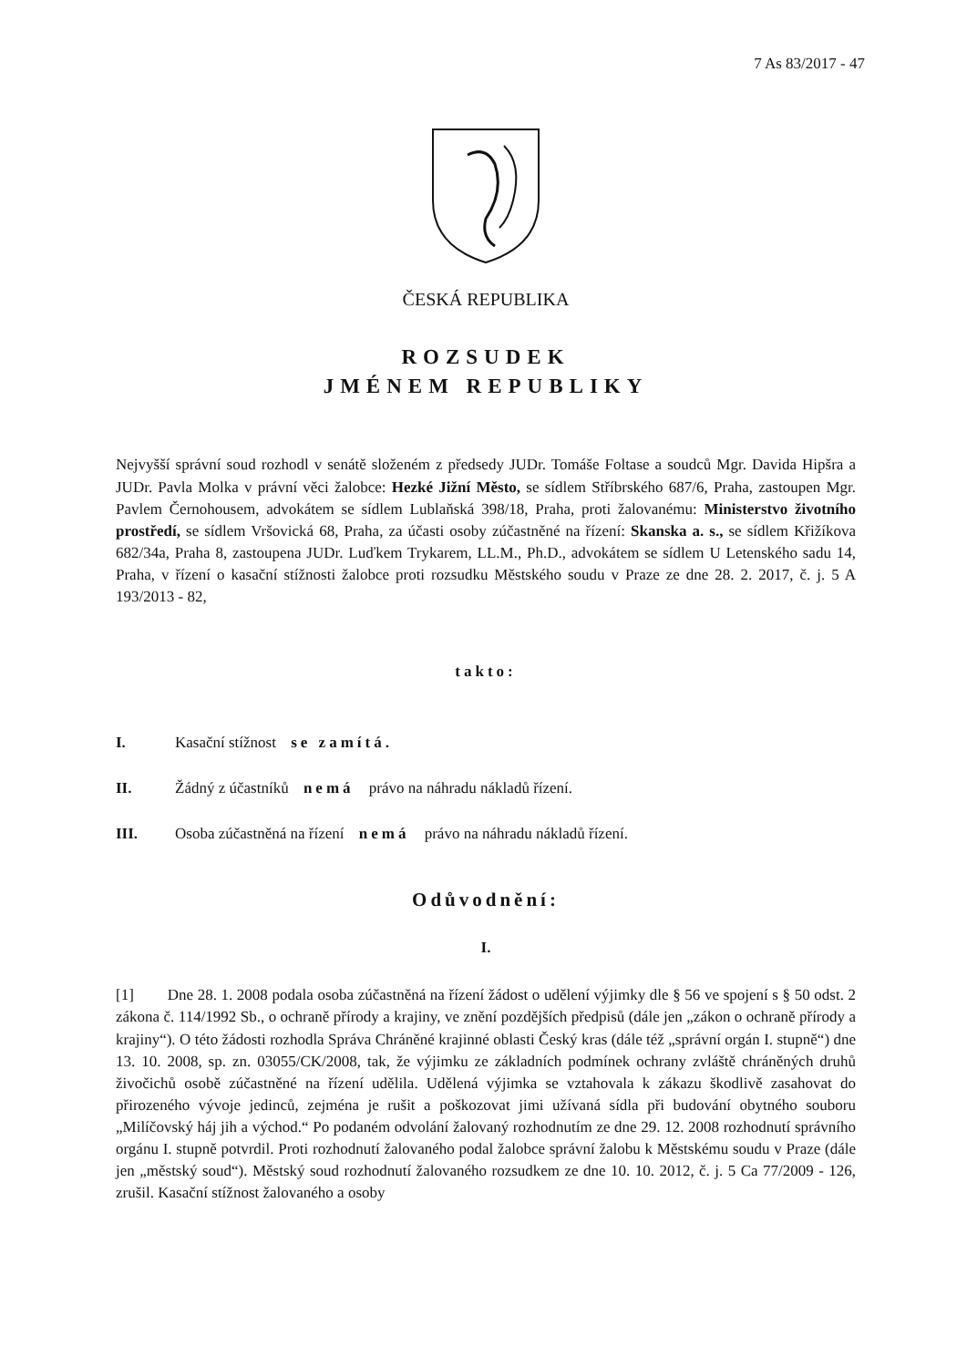7 As 83/2017 - 47
ČESKÁ REPUBLIKA
ROZSUDEK
JMÉNEM REPUBLIKY
Nejvyšší správní soud rozhodl v senátě složeném z předsedy JUDr. Tomáše Foltase a soudců Mgr. Davida Hipšra a JUDr. Pavla Molka v právní věci žalobce: Hezké Jižní Město, se sídlem Stříbrského 687/6, Praha, zastoupen Mgr. Pavlem Černohousem, advokátem se sídlem Lublaňská 398/18, Praha, proti žalovanému: Ministerstvo životního prostředí, se sídlem Vršovická 68, Praha, za účasti osoby zúčastněné na řízení: Skanska a. s., se sídlem Křižíkova 682/34a, Praha 8, zastoupena JUDr. Luďkem Trykarem, LL.M., Ph.D., advokátem se sídlem U Letenského sadu 14, Praha, v řízení o kasační stížnosti žalobce proti rozsudku Městského soudu v Praze ze dne 28. 2. 2017, č. j. 5 A 193/2013 - 82,
takto:
I. Kasační stížnost se zamítá.
II. Žádný z účastníků nemá právo na náhradu nákladů řízení.
III. Osoba zúčastněná na řízení nemá právo na náhradu nákladů řízení.
Odůvodnění:
I.
[1] Dne 28. 1. 2008 podala osoba zúčastněná na řízení žádost o udělení výjimky dle § 56 ve spojení s § 50 odst. 2 zákona č. 114/1992 Sb., o ochraně přírody a krajiny, ve znění pozdějších předpisů (dále jen „zákon o ochraně přírody a krajiny“). O této žádosti rozhodla Správa Chráněné krajinné oblasti Český kras (dále též „správní orgán I. stupně“) dne 13. 10. 2008, sp. zn. 03055/CK/2008, tak, že výjimku ze základních podmínek ochrany zvláště chráněných druhů živočichů osobě zúčastněné na řízení udělila. Udělená výjimka se vztahovala k zákazu škodlivě zasahovat do přirozeného vývoje jedinců, zejména je rušit a poškozovat jimi užívaná sídla při budování obytného souboru „Milíčovský háj jih a východ.“ Po podaném odvolání žalovaný rozhodnutím ze dne 29. 12. 2008 rozhodnutí správního orgánu I. stupně potvrdil. Proti rozhodnutí žalovaného podal žalobce správní žalobu k Městskému soudu v Praze (dále jen „městský soud“). Městský soud rozhodnutí žalovaného rozsudkem ze dne 10. 10. 2012, č. j. 5 Ca 77/2009 - 126, zrušil. Kasační stížnost žalovaného a osoby